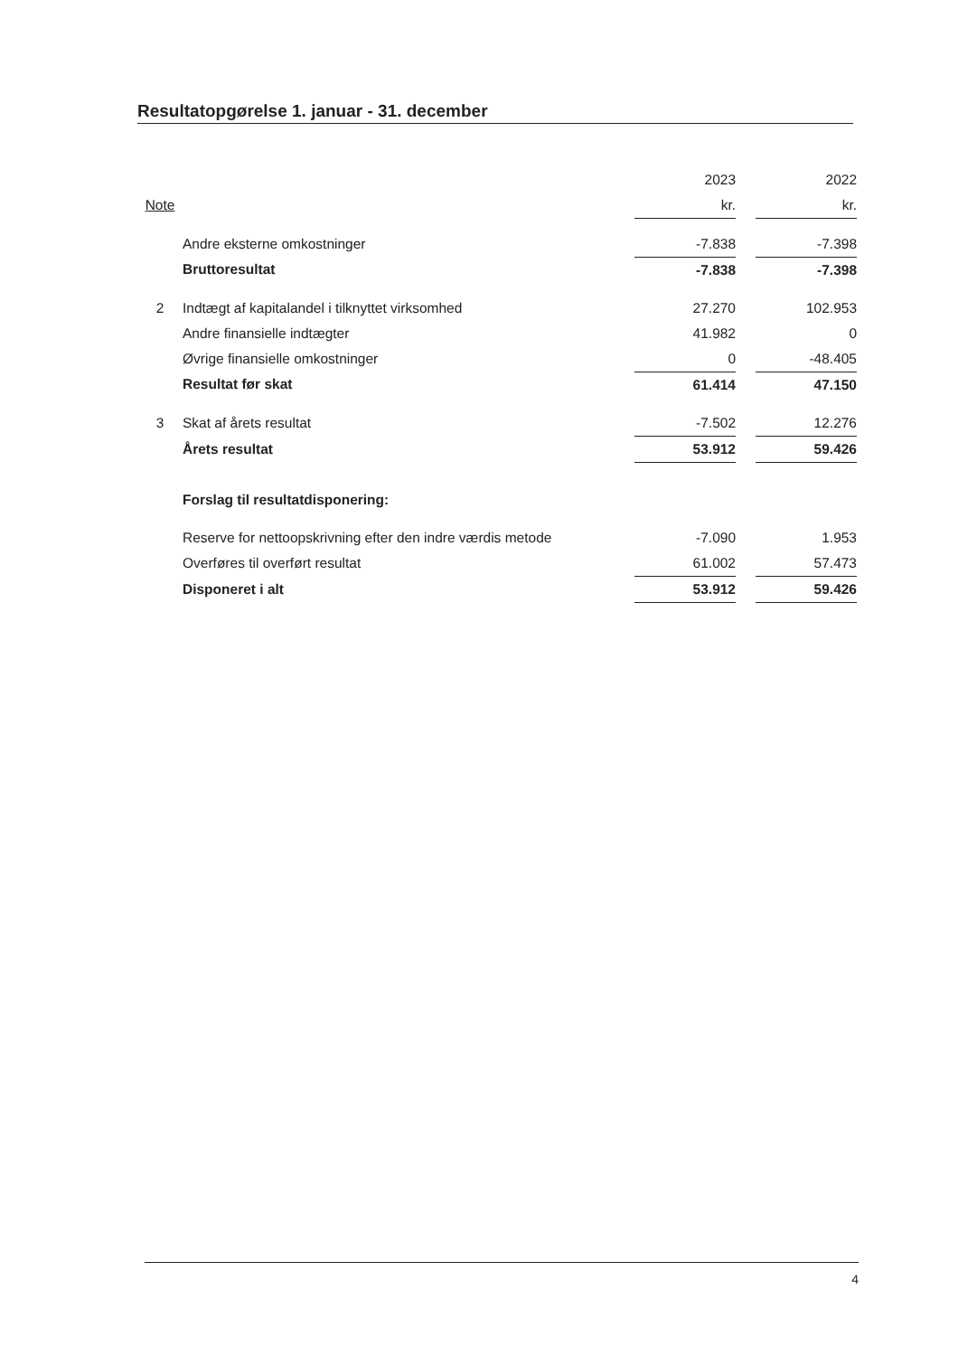Resultatopgørelse 1. januar - 31. december
| | | 2023 | | 2022 |
| Note | | kr. | | kr. |
| | Andre eksterne omkostninger | -7.838 | | -7.398 |
| | Bruttoresultat | -7.838 | | -7.398 |
| 2 | Indtægt af kapitalandel i tilknyttet virksomhed | 27.270 | | 102.953 |
| | Andre finansielle indtægter | 41.982 | | 0 |
| | Øvrige finansielle omkostninger | 0 | | -48.405 |
| | Resultat før skat | 61.414 | | 47.150 |
| 3 | Skat af årets resultat | -7.502 | | 12.276 |
| | Årets resultat | 53.912 | | 59.426 |
| | Forslag til resultatdisponering: | | | |
| | Reserve for nettoopskrivning efter den indre værdis metode | -7.090 | | 1.953 |
| | Overføres til overført resultat | 61.002 | | 57.473 |
| | Disponeret i alt | 53.912 | | 59.426 |
4